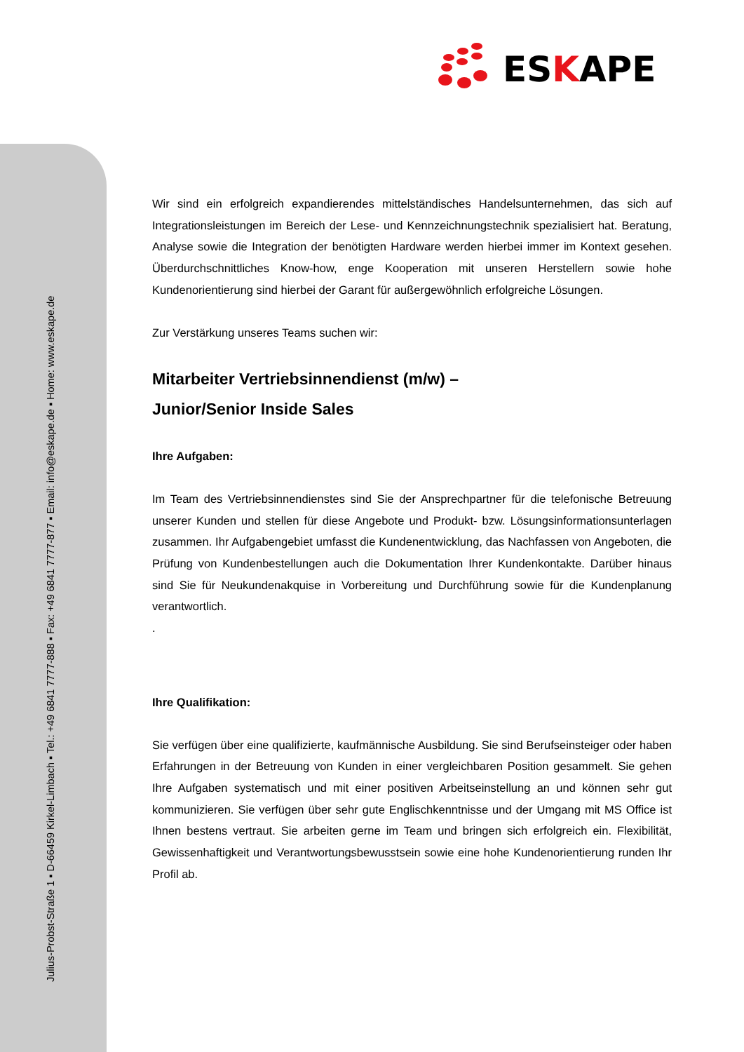Julius-Probst-Straße 1 ▪ D-66459 Kirkel-Limbach ▪ Tel.: +49 6841 7777-888 ▪ Fax: +49 6841 7777-877 ▪ Email: info@eskape.de ▪ Home: www.eskape.de
ESKAPE
Wir sind ein erfolgreich expandierendes mittelständisches Handelsunternehmen, das sich auf Integrationsleistungen im Bereich der Lese- und Kennzeichnungstechnik spezialisiert hat. Beratung, Analyse sowie die Integration der benötigten Hardware werden hierbei immer im Kontext gesehen. Überdurchschnittliches Know-how, enge Kooperation mit unseren Herstellern sowie hohe Kundenorientierung sind hierbei der Garant für außergewöhnlich erfolgreiche Lösungen.
Zur Verstärkung unseres Teams suchen wir:
Mitarbeiter Vertriebsinnendienst (m/w) –
Junior/Senior Inside Sales
Ihre Aufgaben:
Im Team des Vertriebsinnendienstes sind Sie der Ansprechpartner für die telefonische Betreuung unserer Kunden und stellen für diese Angebote und Produkt- bzw. Lösungsinformationsunterlagen zusammen. Ihr Aufgabengebiet umfasst die Kundenent­wicklung, das Nachfassen von Angeboten, die Prüfung von Kundenbestellungen auch die Dokumentation Ihrer Kundenkontakte. Darüber hinaus sind Sie für Neukundenakquise in Vorbereitung und Durchführung sowie für die Kundenplanung verantwortlich.
.
Ihre Qualifikation:
Sie verfügen über eine qualifizierte, kaufmännische Ausbildung. Sie sind Berufseinsteiger oder haben Erfahrungen in der Betreuung von Kunden in einer vergleichbaren Position gesammelt. Sie gehen Ihre Aufgaben systematisch und mit einer positiven Arbeitseinstellung an und können sehr gut kommunizieren. Sie verfügen über sehr gute Englischkenntnisse und der Umgang mit MS Office ist Ihnen bestens vertraut. Sie arbeiten gerne im Team und bringen sich erfolgreich ein. Flexibilität, Gewissenhaftigkeit und Verantwortungsbewusstsein sowie eine hohe Kundenorientierung runden Ihr Profil ab.